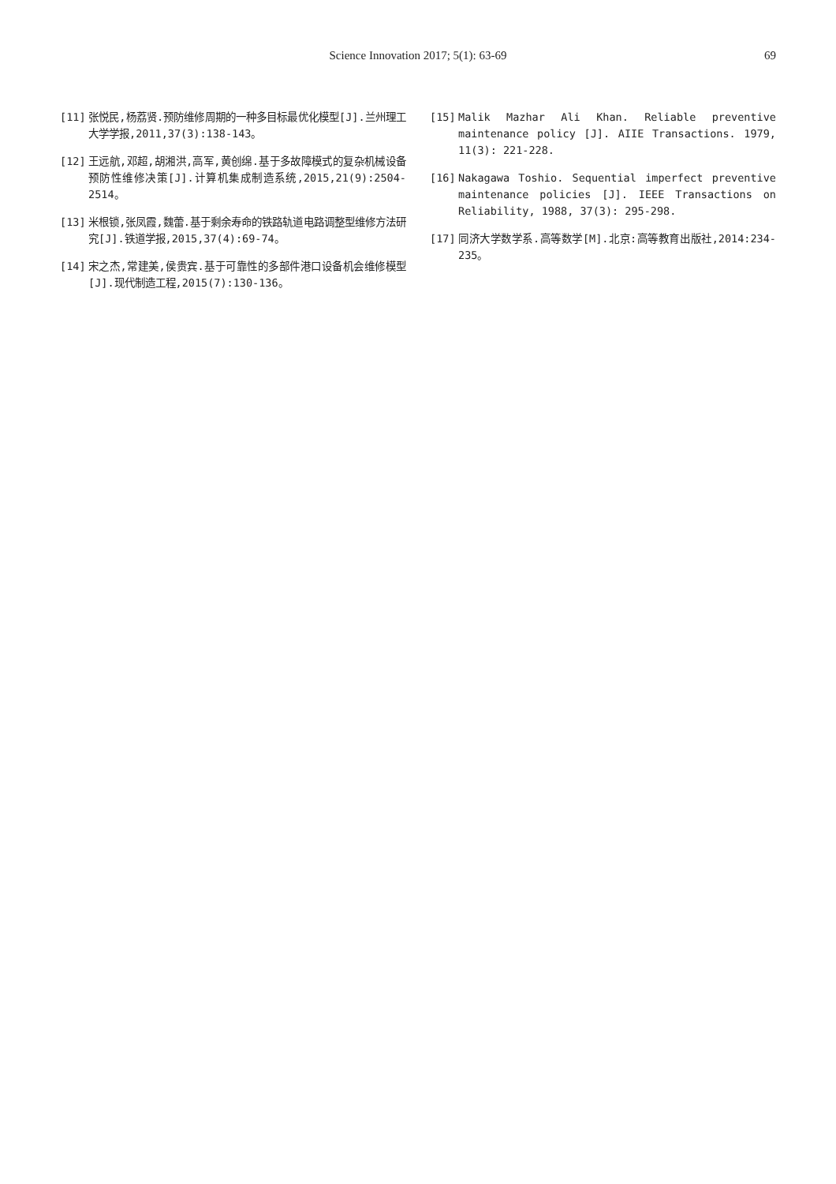Science Innovation 2017; 5(1): 63-69
69
[11] 张悦民,杨荔贤.预防维修周期的一种多目标最优化模型[J].兰州理工大学学报,2011,37(3):138-143。
[12] 王远航,邓超,胡湘洪,高军,黄创绵.基于多故障模式的复杂机械设备预防性维修决策[J].计算机集成制造系统,2015,21(9):2504-2514。
[13] 米根锁,张凤霞,魏蕾.基于剩余寿命的铁路轨道电路调整型维修方法研究[J].铁道学报,2015,37(4):69-74。
[14] 宋之杰,常建美,侯贵宾.基于可靠性的多部件港口设备机会维修模型[J].现代制造工程,2015(7):130-136。
[15] Malik Mazhar Ali Khan. Reliable preventive maintenance policy [J]. AIIE Transactions. 1979, 11(3): 221-228.
[16] Nakagawa Toshio. Sequential imperfect preventive maintenance policies [J]. IEEE Transactions on Reliability, 1988, 37(3): 295-298.
[17] 同济大学数学系.高等数学[M].北京:高等教育出版社,2014:234-235。